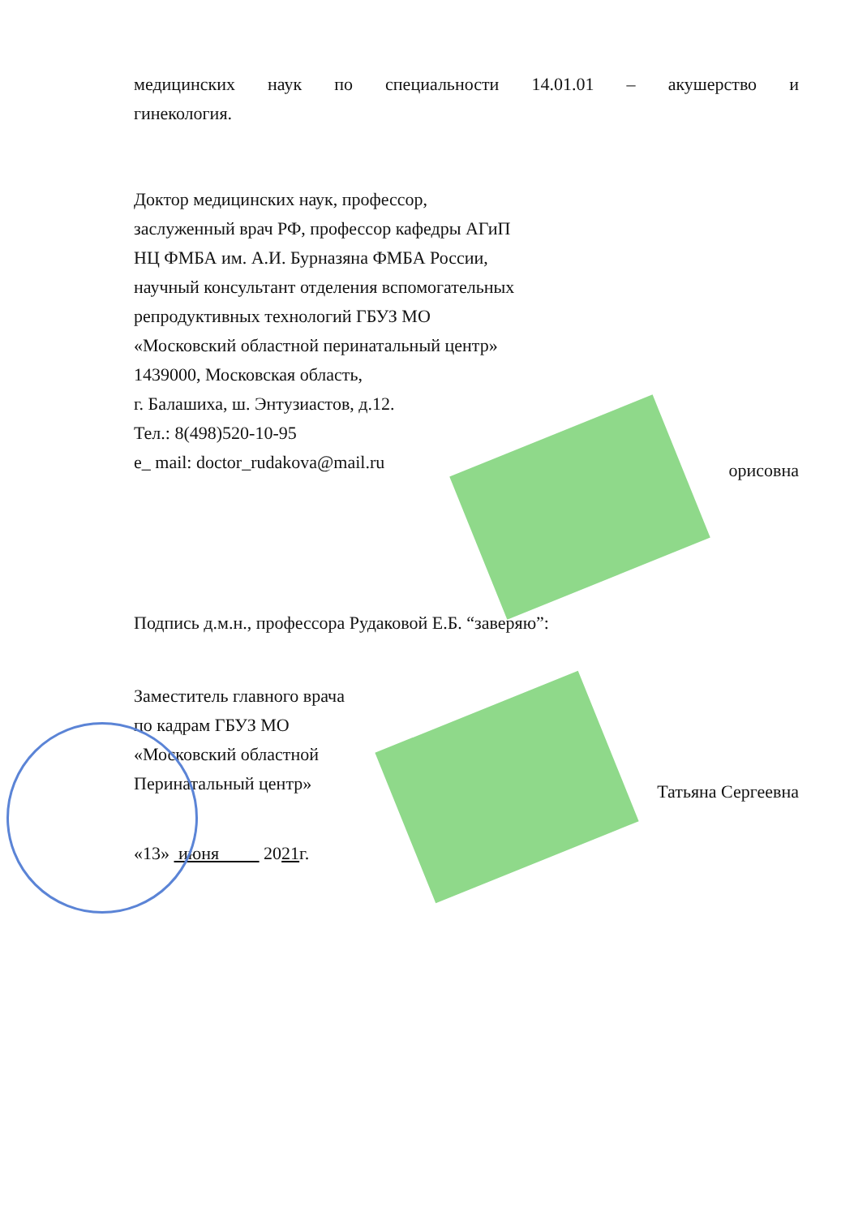медицинских наук по специальности 14.01.01 – акушерство и
гинекология.
Доктор медицинских наук, профессор,
заслуженный врач РФ, профессор кафедры АГиП
НЦ ФМБА им. А.И. Бурназяна ФМБА России,
научный консультант отделения вспомогательных
репродуктивных технологий ГБУЗ МО
«Московский областной перинатальный центр»
1439000, Московская область,
г. Балашиха, ш. Энтузиастов, д.12.
Тел.: 8(498)520-10-95
e_ mail: doctor_rudakova@mail.ru орисовна
Подпись д.м.н., профессора Рудаковой Е.Б. “заверяю”:
Заместитель главного врача
по кадрам ГБУЗ МО
«Московский областной
Перинатальный центр» Татьяна Сергеевна
«13» июня 2021г.